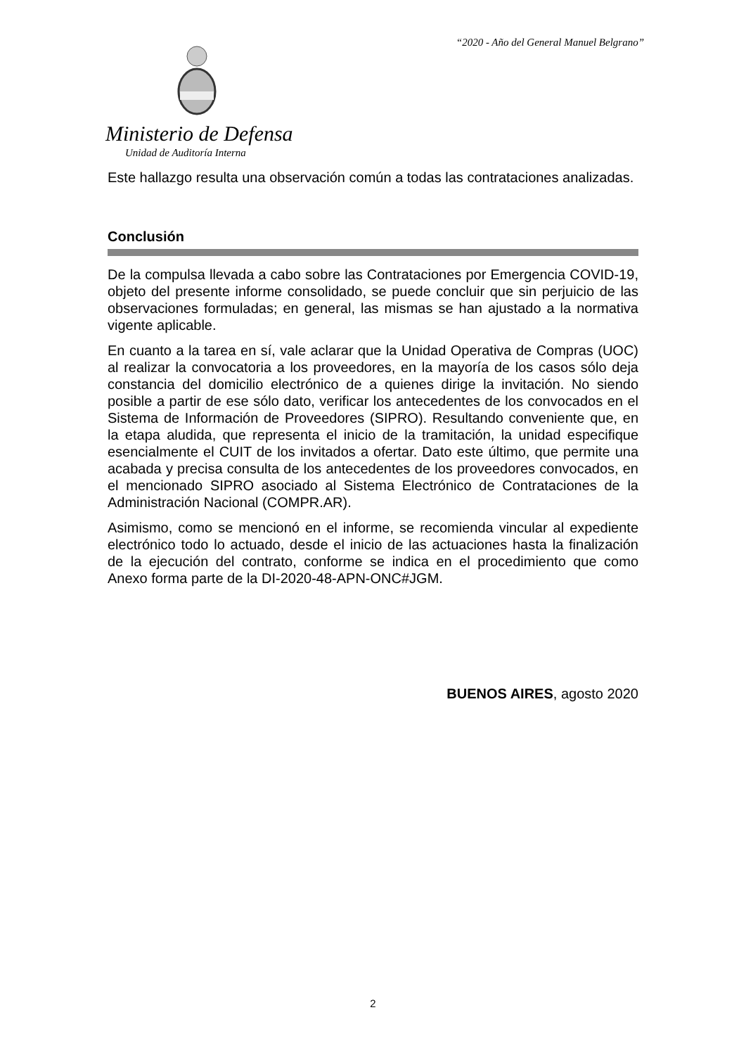“2020 - Año del General Manuel Belgrano”
Ministerio de Defensa
Unidad de Auditoría Interna
Este hallazgo resulta una observación común a todas las contrataciones analizadas.
Conclusión
De la compulsa llevada a cabo sobre las Contrataciones por Emergencia COVID-19, objeto del presente informe consolidado, se puede concluir que sin perjuicio de las observaciones formuladas; en general, las mismas se han ajustado a la normativa vigente aplicable.
En cuanto a la tarea en sí, vale aclarar que la Unidad Operativa de Compras (UOC) al realizar la convocatoria a los proveedores, en la mayoría de los casos sólo deja constancia del domicilio electrónico de a quienes dirige la invitación. No siendo posible a partir de ese sólo dato, verificar los antecedentes de los convocados en el Sistema de Información de Proveedores (SIPRO). Resultando conveniente que, en la etapa aludida, que representa el inicio de la tramitación, la unidad especifique esencialmente el CUIT de los invitados a ofertar. Dato este último, que permite una acabada y precisa consulta de los antecedentes de los proveedores convocados, en el mencionado SIPRO asociado al Sistema Electrónico de Contrataciones de la Administración Nacional (COMPR.AR).
Asimismo, como se mencionó en el informe, se recomienda vincular al expediente electrónico todo lo actuado, desde el inicio de las actuaciones hasta la finalización de la ejecución del contrato, conforme se indica en el procedimiento que como Anexo forma parte de la DI-2020-48-APN-ONC#JGM.
BUENOS AIRES, agosto 2020
2